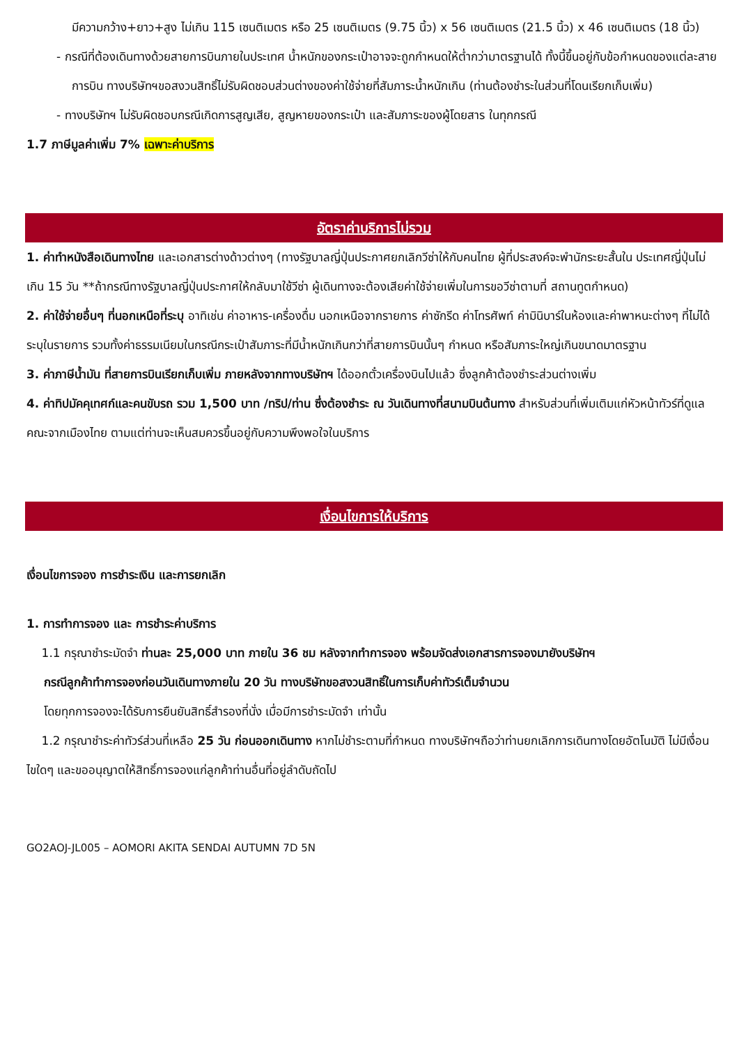มีความกว้าง+ยาว+สูง ไม่เกิน 115 เซนติเมตร หรือ 25 เซนติเมตร (9.75 นิ้ว) x 56 เซนติเมตร (21.5 นิ้ว) x 46 เซนติเมตร (18 นิ้ว)
- กรณีที่ต้องเดินทางด้วยสายการบินภายในประเทศ น้ำหนักของกระเป๋าอาจจะถูกกำหนดให้ต่ำกว่ามาตรฐานได้ ทั้งนี้ขึ้นอยู่กับข้อกำหนดของแต่ละสายการบิน ทางบริษัทฯขอสงวนสิทธิ์ไม่รับผิดชอบส่วนต่างของค่าใช้จ่ายที่สัมภาระน้ำหนักเกิน (ท่านต้องชำระในส่วนที่โดนเรียกเก็บเพิ่ม)
- ทางบริษัทฯ ไม่รับผิดชอบกรณีเกิดการสูญเสีย, สูญหายของกระเป๋า และสัมภาระของผู้โดยสาร ในทุกกรณี
1.7 ภาษีมูลค่าเพิ่ม 7% เฉพาะค่าบริการ
อัตราค่าบริการไม่รวม
1. ค่าทำหนังสือเดินทางไทย และเอกสารต่างด้าวต่างๆ (ทางรัฐบาลญี่ปุ่นประกาศยกเลิกวีซ่าให้กับคนไทย ผู้ที่ประสงค์จะพำนักระยะสั้นใน ประเทศญี่ปุ่นไม่เกิน 15 วัน **ถ้ากรณีทางรัฐบาลญี่ปุ่นประกาศให้กลับมาใช้วีซ่า ผู้เดินทางจะต้องเสียค่าใช้จ่ายเพิ่มในการขอวีซ่าตามที่ สถานทูตกำหนด)
2. ค่าใช้จ่ายอื่นๆ ที่นอกเหนือที่ระบุ อาทิเช่น ค่าอาหาร-เครื่องดื่ม นอกเหนือจากรายการ ค่าซักรีด ค่าโทรศัพท์ ค่ามินิบาร์ในห้องและค่าพาหนะต่างๆ ที่ไม่ได้ระบุในรายการ รวมทั้งค่าธรรมเนียมในกรณีกระเป๋าสัมภาระที่มีน้ำหนักเกินกว่าที่สายการบินนั้นๆ กำหนด หรือสัมภาระใหญ่เกินขนาดมาตรฐาน
3. ค่าภาษีน้ำมัน ที่สายการบินเรียกเก็บเพิ่ม ภายหลังจากทางบริษัทฯ ได้ออกตั๋วเครื่องบินไปแล้ว ซึ่งลูกค้าต้องชำระส่วนต่างเพิ่ม
4. ค่าทิปมัคคุเทศก์และคนขับรถ รวม 1,500 บาท /ทริป/ท่าน ซึ่งต้องชำระ ณ วันเดินทางที่สนามบินต้นทาง สำหรับส่วนที่เพิ่มเติมแก่หัวหน้าทัวร์ที่ดูแลคณะจากเมืองไทย ตามแต่ท่านจะเห็นสมควรขึ้นอยู่กับความพึงพอใจในบริการ
เงื่อนไขการให้บริการ
เงื่อนไขการจอง การชำระเงิน และการยกเลิก
1. การทำการจอง และ การชำระค่าบริการ
1.1 กรุณาชำระมัดจำ ท่านละ 25,000 บาท ภายใน 36 ชม หลังจากทำการจอง พร้อมจัดส่งเอกสารการจองมายังบริษัทฯ
กรณีลูกค้าทำการจองก่อนวันเดินทางภายใน 20 วัน ทางบริษัทขอสงวนสิทธิ์ในการเก็บค่าทัวร์เต็มจำนวน
โดยทุกการจองจะได้รับการยืนยันสิทธิ์สำรองที่นั่ง เมื่อมีการชำระมัดจำ เท่านั้น
1.2 กรุณาชำระค่าทัวร์ส่วนที่เหลือ 25 วัน ก่อนออกเดินทาง หากไม่ชำระตามที่กำหนด ทางบริษัทฯถือว่าท่านยกเลิกการเดินทางโดยอัตโนมัติ ไม่มีเงื่อนไขใดๆ และขออนุญาตให้สิทธิ์การจองแก่ลูกค้าท่านอื่นที่อยู่ลำดับถัดไป
GO2AOJ-JL005 – AOMORI AKITA SENDAI AUTUMN 7D 5N